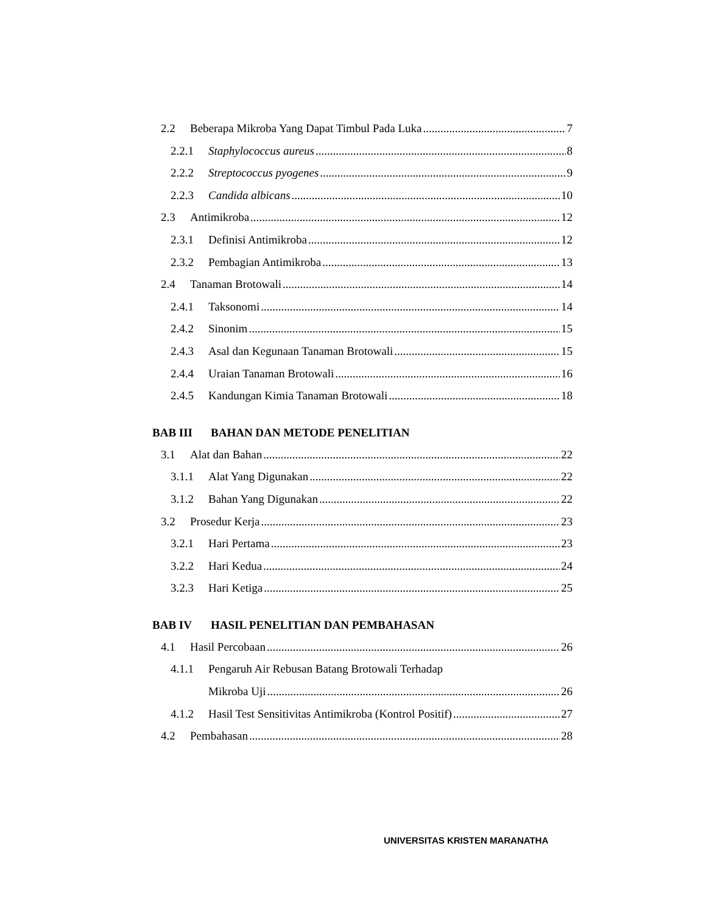2.2 Beberapa Mikroba Yang Dapat Timbul Pada Luka 7
2.2.1 Staphylococcus aureus 8
2.2.2 Streptococcus pyogenes 9
2.2.3 Candida albicans 10
2.3 Antimikroba 12
2.3.1 Definisi Antimikroba 12
2.3.2 Pembagian Antimikroba 13
2.4 Tanaman Brotowali 14
2.4.1 Taksonomi 14
2.4.2 Sinonim 15
2.4.3 Asal dan Kegunaan Tanaman Brotowali 15
2.4.4 Uraian Tanaman Brotowali 16
2.4.5 Kandungan Kimia Tanaman Brotowali 18
BAB III BAHAN DAN METODE PENELITIAN
3.1 Alat dan Bahan 22
3.1.1 Alat Yang Digunakan 22
3.1.2 Bahan Yang Digunakan 22
3.2 Prosedur Kerja 23
3.2.1 Hari Pertama 23
3.2.2 Hari Kedua 24
3.2.3 Hari Ketiga 25
BAB IV HASIL PENELITIAN DAN PEMBAHASAN
4.1 Hasil Percobaan 26
4.1.1 Pengaruh Air Rebusan Batang Brotowali Terhadap
Mikroba Uji 26
4.1.2 Hasil Test Sensitivitas Antimikroba (Kontrol Positif) 27
4.2 Pembahasan 28
UNIVERSITAS KRISTEN MARANATHA